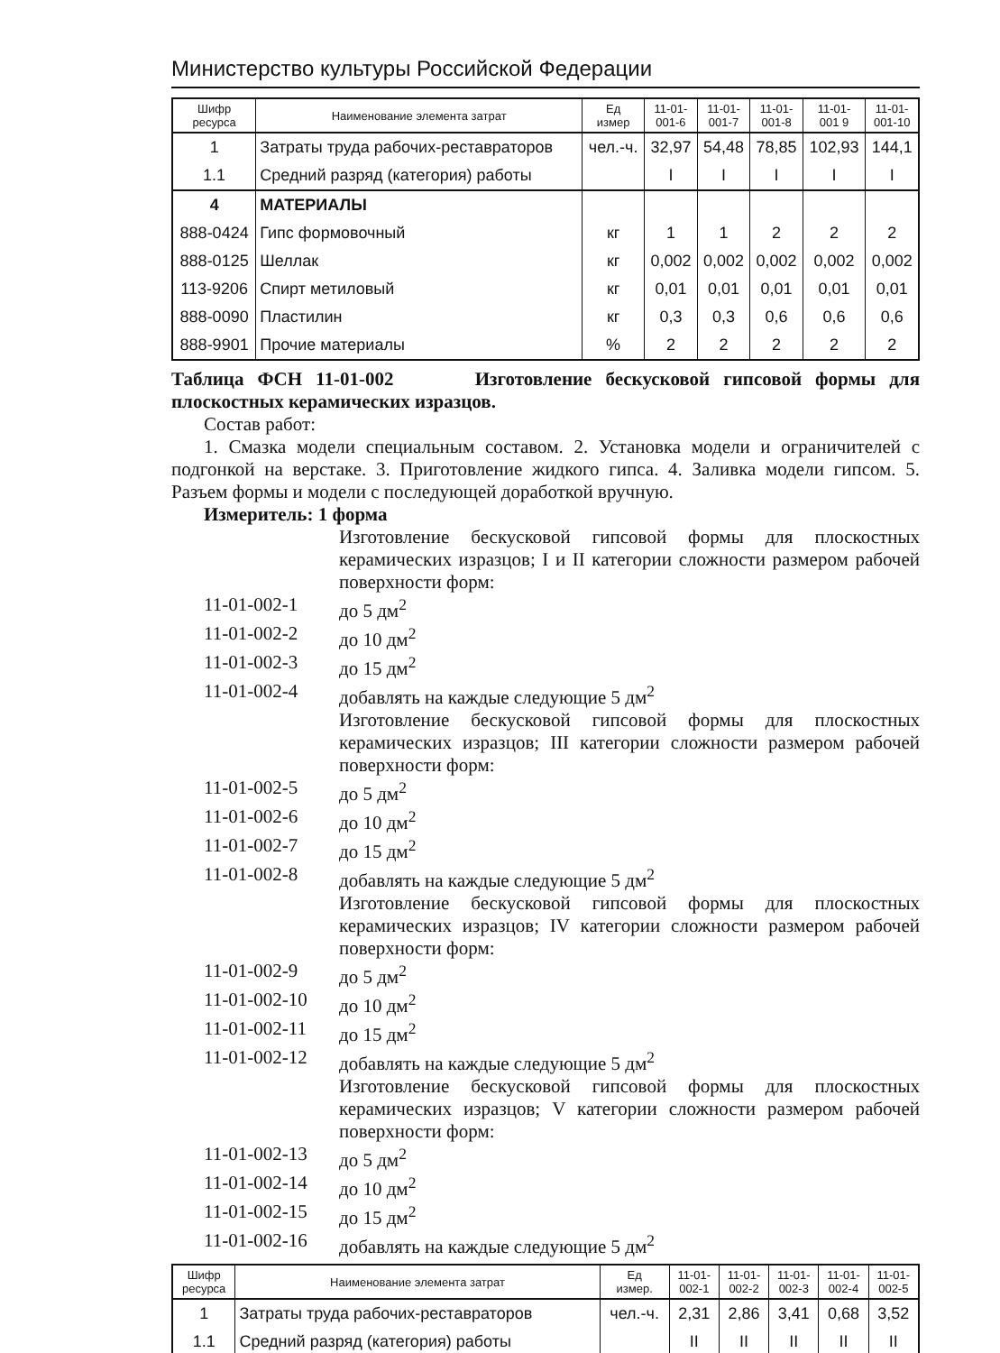Министерство культуры Российской Федерации
| Шифр ресурса | Наименование элемента затрат | Ед измер | 11-01- 001-6 | 11-01- 001-7 | 11-01- 001-8 | 11-01- 001 9 | 11-01- 001-10 |
| --- | --- | --- | --- | --- | --- | --- | --- |
| 1 | Затраты труда рабочих-реставраторов | чел.-ч. | 32,97 | 54,48 | 78,85 | 102,93 | 144,1 |
| 1.1 | Средний разряд (категория) работы | | I | I | I | I | I |
| 4 | МАТЕРИАЛЫ | | | | | | |
| 888-0424 | Гипс формовочный | кг | 1 | 1 | 2 | 2 | 2 |
| 888-0125 | Шеллак | кг | 0,002 | 0,002 | 0,002 | 0,002 | 0,002 |
| 113-9206 | Спирт метиловый | кг | 0,01 | 0,01 | 0,01 | 0,01 | 0,01 |
| 888-0090 | Пластилин | кг | 0,3 | 0,3 | 0,6 | 0,6 | 0,6 |
| 888-9901 | Прочие материалы | % | 2 | 2 | 2 | 2 | 2 |
Таблица ФСН 11-01-002 Изготовление бескусковой гипсовой формы для плоскостных керамических изразцов.
Состав работ:
1. Смазка модели специальным составом. 2. Установка модели и ограничителей с подгонкой на верстаке. 3. Приготовление жидкого гипса. 4. Заливка модели гипсом. 5. Разъем формы и модели с последующей доработкой вручную.
Измеритель: 1 форма
Изготовление бескусковой гипсовой формы для плоскостных керамических изразцов; I и II категории сложности размером рабочей поверхности форм:
11-01-002-1 до 5 дм<sup>2</sup>
11-01-002-2 до 10 дм<sup>2</sup>
11-01-002-3 до 15 дм<sup>2</sup>
11-01-002-4 добавлять на каждые следующие 5 дм<sup>2</sup>
Изготовление бескусковой гипсовой формы для плоскостных керамических изразцов; III категории сложности размером рабочей поверхности форм:
11-01-002-5 до 5 дм<sup>2</sup>
11-01-002-6 до 10 дм<sup>2</sup>
11-01-002-7 до 15 дм<sup>2</sup>
11-01-002-8 добавлять на каждые следующие 5 дм<sup>2</sup>
Изготовление бескусковой гипсовой формы для плоскостных керамических изразцов; IV категории сложности размером рабочей поверхности форм:
11-01-002-9 до 5 дм<sup>2</sup>
11-01-002-10
до 10 дм<sup>2</sup>
11-01-002-11
до 15 дм<sup>2</sup>
11-01-002-12
добавлять на каждые следующие 5 дм<sup>2</sup>
Изготовление бескусковой гипсовой формы для плоскостных керамических изразцов; V категории сложности размером рабочей поверхности форм:
11-01-002-13
до 5 дм<sup>2</sup>
11-01-002-14
до 10 дм<sup>2</sup>
11-01-002-15
до 15 дм<sup>2</sup>
11-01-002-16
добавлять на каждые следующие 5 дм<sup>2</sup>
| Шифр ресурса | Наименование элемента затрат | Ед измер. | 11-01- 002-1 | 11-01- 002-2 | 11-01- 002-3 | 11-01- 002-4 | 11-01- 002-5 |
| --- | --- | --- | --- | --- | --- | --- | --- |
| 1 | Затраты труда рабочих-реставраторов | чел.-ч. | 2,31 | 2,86 | 3,41 | 0,68 | 3,52 |
| 1.1 | Средний разряд (категория) работы | | II | II | II | II | II |